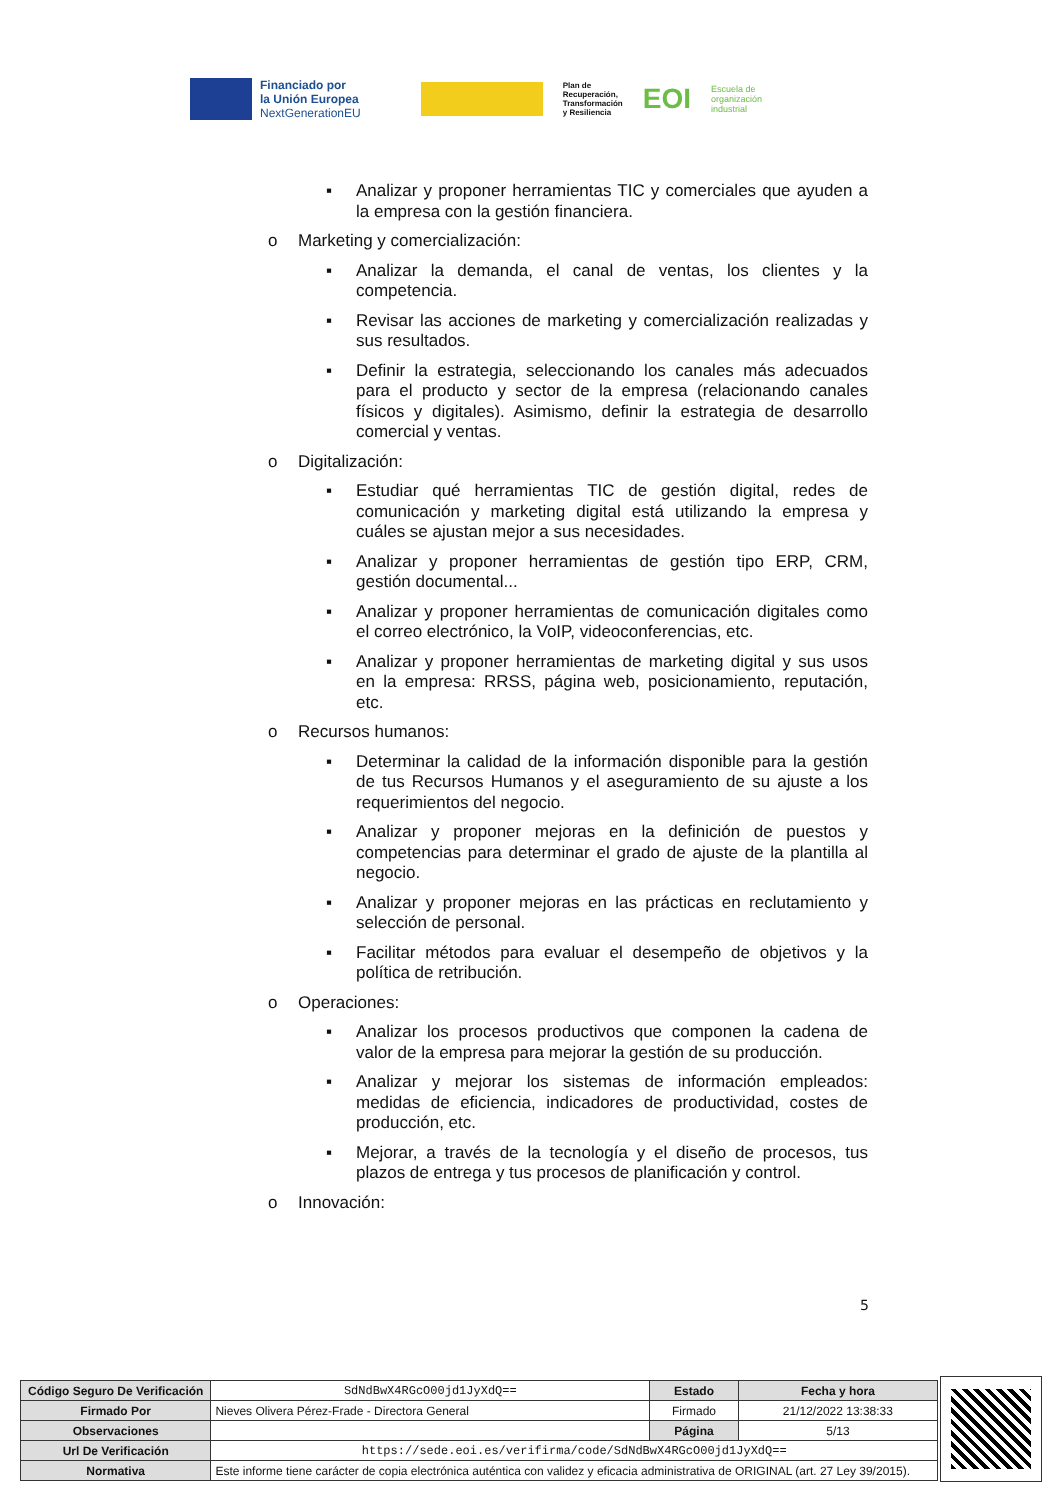Financiado por
la Unión Europea
NextGenerationEU
Plan de
Recuperación,
Transformación
y Resiliencia
EOI
Escuela de
organización
industrial
▪ Analizar y proponer herramientas TIC y comerciales que ayuden a la empresa con la gestión financiera.
o Marketing y comercialización:
▪ Analizar la demanda, el canal de ventas, los clientes y la competencia.
▪ Revisar las acciones de marketing y comercialización realizadas y sus resultados.
▪ Definir la estrategia, seleccionando los canales más adecuados para el producto y sector de la empresa (relacionando canales físicos y digitales). Asimismo, definir la estrategia de desarrollo comercial y ventas.
o Digitalización:
▪ Estudiar qué herramientas TIC de gestión digital, redes de comunicación y marketing digital está utilizando la empresa y cuáles se ajustan mejor a sus necesidades.
▪ Analizar y proponer herramientas de gestión tipo ERP, CRM, gestión documental...
▪ Analizar y proponer herramientas de comunicación digitales como el correo electrónico, la VoIP, videoconferencias, etc.
▪ Analizar y proponer herramientas de marketing digital y sus usos en la empresa: RRSS, página web, posicionamiento, reputación, etc.
o Recursos humanos:
▪ Determinar la calidad de la información disponible para la gestión de tus Recursos Humanos y el aseguramiento de su ajuste a los requerimientos del negocio.
▪ Analizar y proponer mejoras en la definición de puestos y competencias para determinar el grado de ajuste de la plantilla al negocio.
▪ Analizar y proponer mejoras en las prácticas en reclutamiento y selección de personal.
▪ Facilitar métodos para evaluar el desempeño de objetivos y la política de retribución.
o Operaciones:
▪ Analizar los procesos productivos que componen la cadena de valor de la empresa para mejorar la gestión de su producción.
▪ Analizar y mejorar los sistemas de información empleados: medidas de eficiencia, indicadores de productividad, costes de producción, etc.
▪ Mejorar, a través de la tecnología y el diseño de procesos, tus plazos de entrega y tus procesos de planificación y control.
o Innovación:
5
| Código Seguro De Verificación | SdNdBwX4RGcO00jd1JyXdQ== | Estado | Fecha y hora |
| Firmado Por | Nieves Olivera Pérez-Frade - Directora General | Firmado | 21/12/2022 13:38:33 |
| Observaciones | | Página | 5/13 |
| Url De Verificación | https://sede.eoi.es/verifirma/code/SdNdBwX4RGcO00jd1JyXdQ== | | |
| Normativa | Este informe tiene carácter de copia electrónica auténtica con validez y eficacia administrativa de ORIGINAL (art. 27 Ley 39/2015). | | |